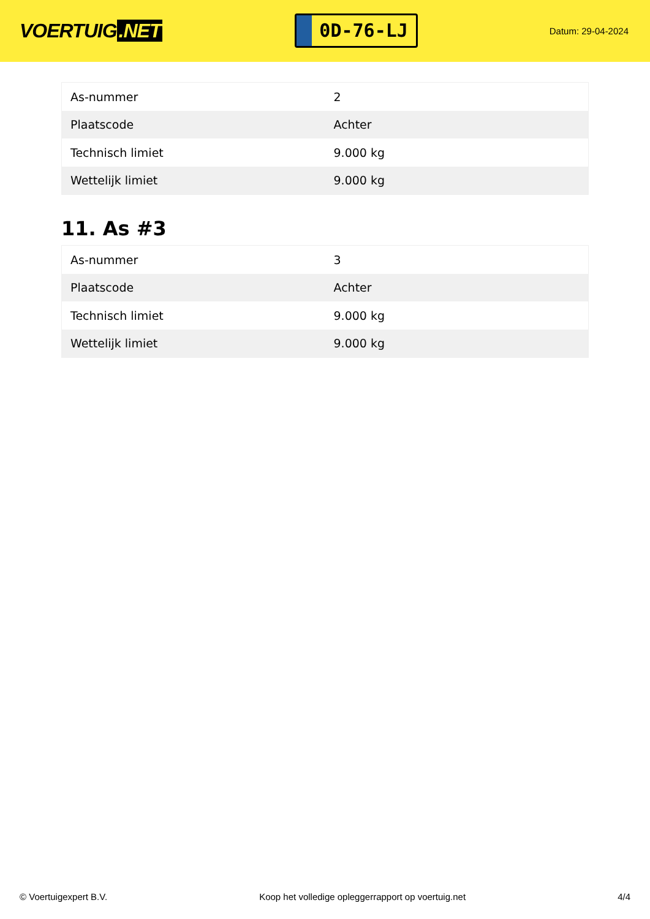VOERTUIG.NET
0D-76-LJ
Datum: 29-04-2024
| As-nummer | 2 |
| Plaatscode | Achter |
| Technisch limiet | 9.000 kg |
| Wettelijk limiet | 9.000 kg |
11. As #3
| As-nummer | 3 |
| Plaatscode | Achter |
| Technisch limiet | 9.000 kg |
| Wettelijk limiet | 9.000 kg |
© Voertuigexpert B.V. Koop het volledige opleggerrapport op voertuig.net 4/4